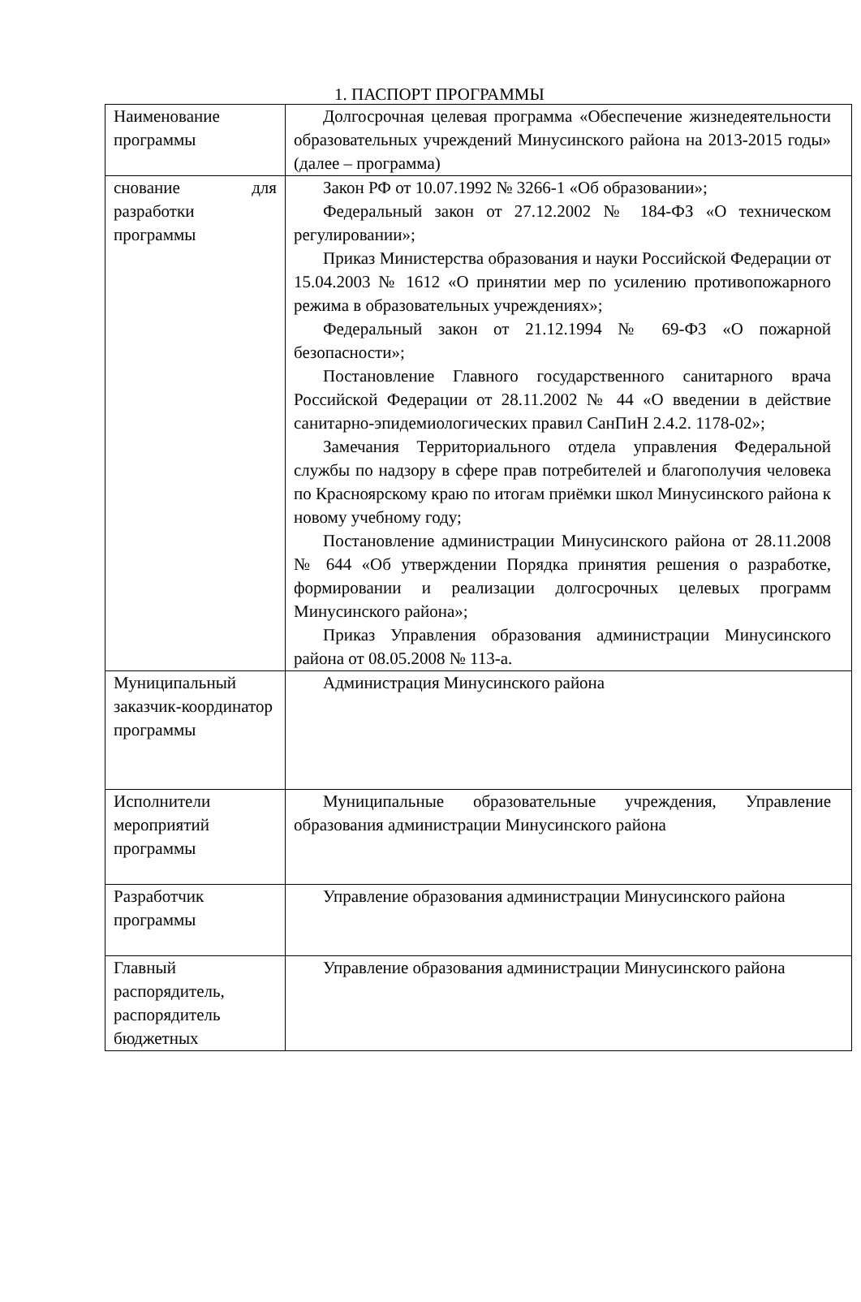1. ПАСПОРТ ПРОГРАММЫ
| Наименование программы | Долгосрочная целевая программа «Обеспечение жизнедеятельности образовательных учреждений Минусинского района на 2013-2015 годы» (далее – программа) |
| снование для разработки программы | Закон РФ от 10.07.1992 № 3266-1 «Об образовании»; Федеральный закон от 27.12.2002 № 184-ФЗ «О техническом регулировании»; Приказ Министерства образования и науки Российской Федерации от 15.04.2003 № 1612 «О принятии мер по усилению противопожарного режима в образовательных учреждениях»; Федеральный закон от 21.12.1994 № 69-ФЗ «О пожарной безопасности»; Постановление Главного государственного санитарного врача Российской Федерации от 28.11.2002 № 44 «О введении в действие санитарно-эпидемиологических правил СанПиН 2.4.2. 1178-02»; Замечания Территориального отдела управления Федеральной службы по надзору в сфере прав потребителей и благополучия человека по Красноярскому краю по итогам приёмки школ Минусинского района к новому учебному году; Постановление администрации Минусинского района от 28.11.2008 № 644 «Об утверждении Порядка принятия решения о разработке, формировании и реализации долгосрочных целевых программ Минусинского района»; Приказ Управления образования администрации Минусинского района от 08.05.2008 № 113-а. |
| Муниципальный заказчик-координатор программы | Администрация Минусинского района |
| Исполнители мероприятий программы | Муниципальные образовательные учреждения, Управление образования администрации Минусинского района |
| Разработчик программы | Управление образования администрации Минусинского района |
| Главный распорядитель, распорядитель бюджетных | Управление образования администрации Минусинского района |